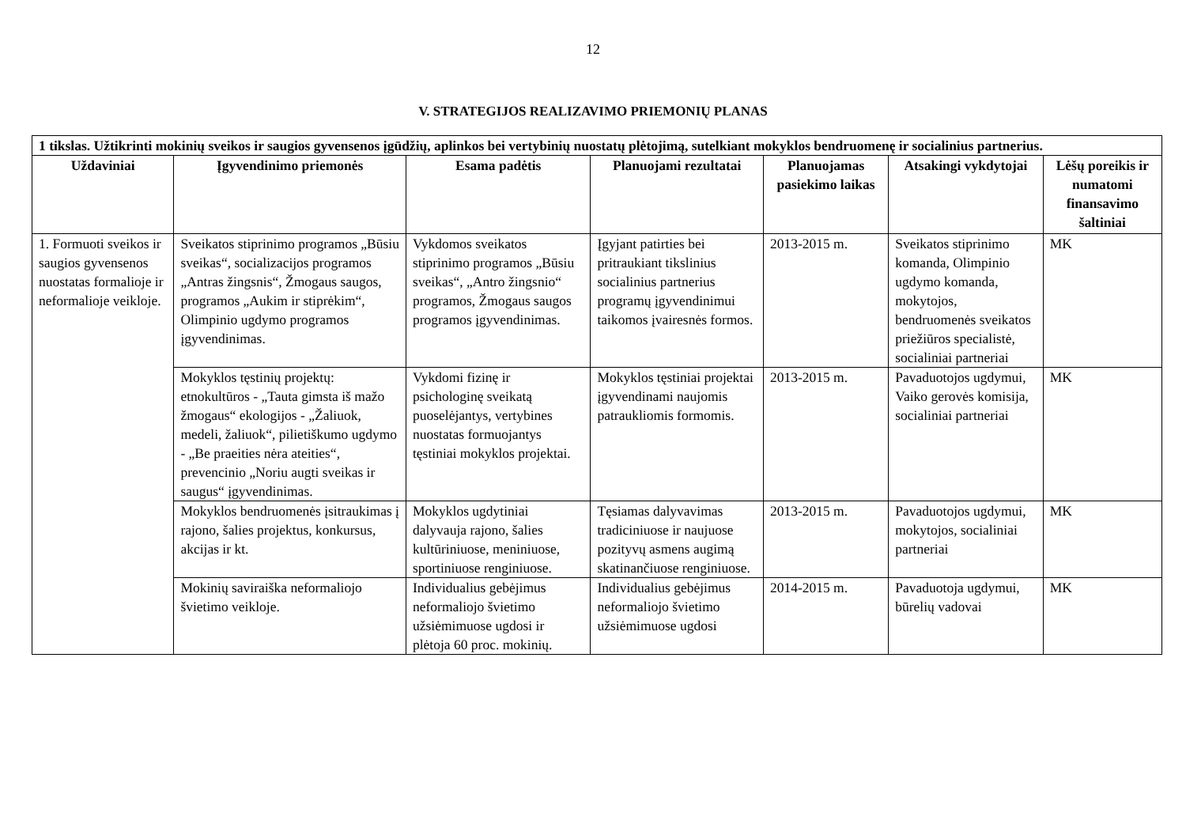12
V. STRATEGIJOS REALIZAVIMO PRIEMONIŲ PLANAS
| 1 tikslas. Užtikrinti mokinių sveikos ir saugios gyvensenos įgūdžių, aplinkos bei vertybinių nuostatų plėtojimą, sutelkiant mokyklos bendruomenę ir socialinius partnerius. | | | | | | |
| Uždaviniai | Įgyvendinimo priemonės | Esama padėtis | Planuojami rezultatai | Planuojamas pasiekimo laikas | Atsakingi vykdytojai | Lėšų poreikis ir numatomi finansavimo šaltiniai |
| 1. Formuoti sveikos ir saugios gyvensenos nuostatas formalioje ir neformalioje veikloje. | Sveikatos stiprinimo programos „Būsiu sveikas“, socializacijos programos „Antras žingsnis“, Žmogaus saugos, programos „Aukim ir stiprėkim“, Olimpinio ugdymo programos įgyvendinimas. | Vykdomos sveikatos stiprinimo programos „Būsiu sveikas“, „Antro žingsnio“ programos, Žmogaus saugos programos įgyvendinimas. | Įgyjant patirties bei pritraukiant tikslinius socialinius partnerius programų įgyvendinimui taikomos įvairesnės formos. | 2013-2015 m. | Sveikatos stiprinimo komanda, Olimpinio ugdymo komanda, mokytojos, bendruomenės sveikatos priežiūros specialistė, socialiniai partneriai | MK |
| | Mokyklos tęstinių projektų: etnokultūros - „Tauta gimsta iš mažo žmogaus“ ekologijos - „Žaliuok, medeli, žaliuok“, pilietiškumo ugdymo - „Be praeities nėra ateities“, prevencinio „Noriu augti sveikas ir saugus“ įgyvendinimas. | Vykdomi fizinę ir psichologinę sveikatą puoselėjantys, vertybines nuostatas formuojantys tęstiniai mokyklos projektai. | Mokyklos tęstiniai projektai įgyvendinami naujomis patraukliomis formomis. | 2013-2015 m. | Pavaduotojos ugdymui, Vaiko gerovės komisija, socialiniai partneriai | MK |
| | Mokyklos bendruomenės įsitraukimas į rajono, šalies projektus, konkursus, akcijas ir kt. | Mokyklos ugdytiniai dalyvauja rajono, šalies kultūriniuose, meniniuose, sportiniuose renginiuose. | Tęsiamas dalyvavimas tradiciniuose ir naujuose pozityvų asmens augimą skatinančiuose renginiuose. | 2013-2015 m. | Pavaduotojos ugdymui, mokytojos, socialiniai partneriai | MK |
| | Mokinių saviraiška neformaliojo švietimo veikloje. | Individualius gebėjimus neformaliojo švietimo užsiėmimuose ugdosi ir plėtoja 60 proc. mokinių. | Individualius gebėjimus neformaliojo švietimo užsiėmimuose ugdosi | 2014-2015 m. | Pavaduotoja ugdymui, būrelių vadovai | MK |